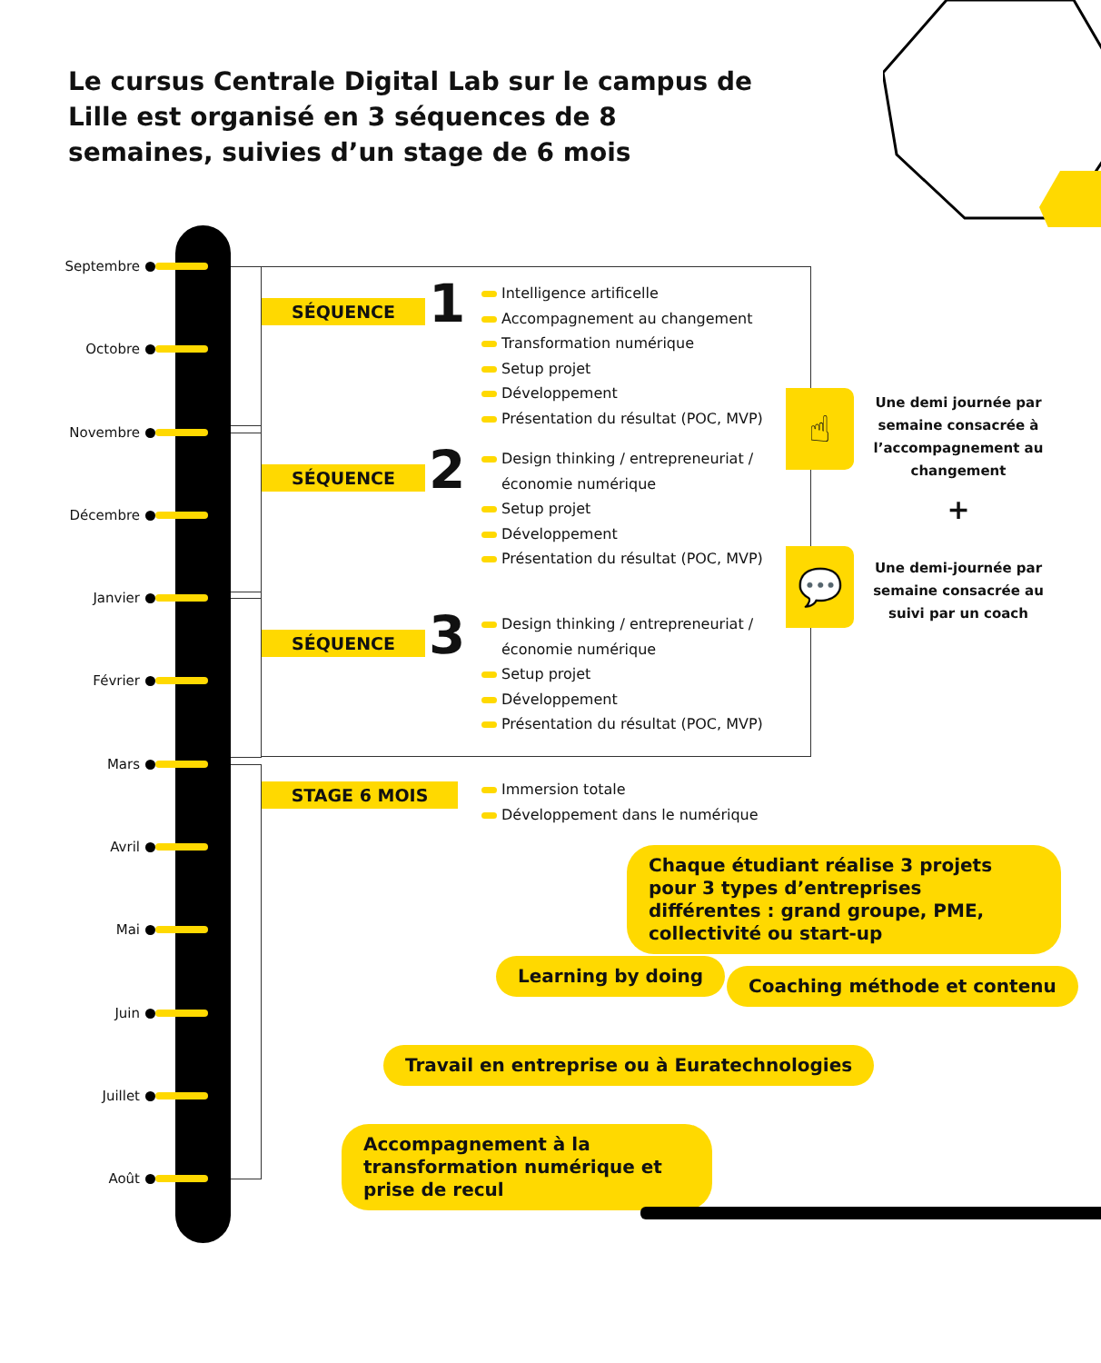Le cursus Centrale Digital Lab sur le campus de Lille est organisé en 3 séquences de 8 semaines, suivies d’un stage de 6 mois
Septembre
Octobre
Novembre
Décembre
Janvier
Février
Mars
Avril
Mai
Juin
Juillet
Août
SÉQUENCE 1
Intelligence artificelle
Accompagnement au changement
Transformation numérique
Setup projet
Développement
Présentation du résultat (POC, MVP)
SÉQUENCE 2
Design thinking / entrepreneuriat /
économie numérique
Setup projet
Développement
Présentation du résultat (POC, MVP)
SÉQUENCE 3
Design thinking / entrepreneuriat /
économie numérique
Setup projet
Développement
Présentation du résultat (POC, MVP)
STAGE 6 MOIS
Immersion totale
Développement dans le numérique
☝
Une demi journée par semaine consacrée à l’accompagnement au changement
+
💬
Une demi-journée par semaine consacrée au suivi par un coach
Chaque étudiant réalise 3 projets pour 3 types d’entreprises différentes : grand groupe, PME, collectivité ou start-up
Learning by doing Coaching méthode et contenu
Travail en entreprise ou à Euratechnologies
Accompagnement à la transformation numérique et prise de recul